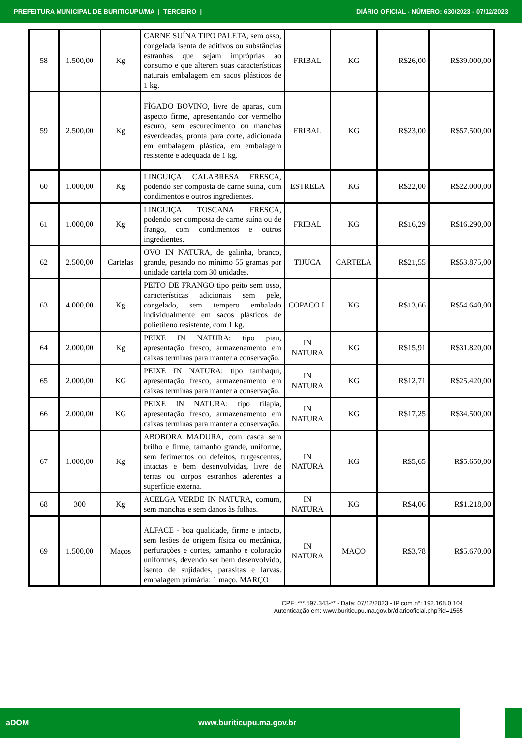PREFEITURA MUNICIPAL DE BURITICUPU/MA | TERCEIRO | DIÁRIO OFICIAL - NÚMERO: 630/2023 - 07/12/2023
| 58 | 1.500,00 | Kg | CARNE SUÍNA TIPO PALETA, sem osso, congelada isenta de aditivos ou substâncias estranhas que sejam impróprias ao consumo e que alterem suas características naturais embalagem em sacos plásticos de 1 kg. | FRIBAL | KG | R$26,00 | R$39.000,00 |
| 59 | 2.500,00 | Kg | FÍGADO BOVINO, livre de aparas, com aspecto firme, apresentando cor vermelho escuro, sem escurecimento ou manchas esverdeadas, pronta para corte, adicionada em embalagem plástica, em embalagem resistente e adequada de 1 kg. | FRIBAL | KG | R$23,00 | R$57.500,00 |
| 60 | 1.000,00 | Kg | LINGUIÇA CALABRESA FRESCA, podendo ser composta de carne suína, com condimentos e outros ingredientes. | ESTRELA | KG | R$22,00 | R$22.000,00 |
| 61 | 1.000,00 | Kg | LINGUIÇA TOSCANA FRESCA, podendo ser composta de carne suína ou de frango, com condimentos e outros ingredientes. | FRIBAL | KG | R$16,29 | R$16.290,00 |
| 62 | 2.500,00 | Cartelas | OVO IN NATURA, de galinha, branco, grande, pesando no mínimo 55 gramas por unidade cartela com 30 unidades. | TIJUCA | CARTELA | R$21,55 | R$53.875,00 |
| 63 | 4.000,00 | Kg | PEITO DE FRANGO tipo peito sem osso, características adicionais sem pele, congelado, sem tempero embalado individualmente em sacos plásticos de polietileno resistente, com 1 kg. | COPACO L | KG | R$13,66 | R$54.640,00 |
| 64 | 2.000,00 | Kg | PEIXE IN NATURA: tipo piau, apresentação fresco, armazenamento em caixas terminas para manter a conservação. | IN NATURA | KG | R$15,91 | R$31.820,00 |
| 65 | 2.000,00 | KG | PEIXE IN NATURA: tipo tambaqui, apresentação fresco, armazenamento em caixas terminas para manter a conservação. | IN NATURA | KG | R$12,71 | R$25.420,00 |
| 66 | 2.000,00 | KG | PEIXE IN NATURA: tipo tilapia, apresentação fresco, armazenamento em caixas terminas para manter a conservação. | IN NATURA | KG | R$17,25 | R$34.500,00 |
| 67 | 1.000,00 | Kg | ABOBORA MADURA, com casca sem brilho e firme, tamanho grande, uniforme, sem ferimentos ou defeitos, turgescentes, intactas e bem desenvolvidas, livre de terras ou corpos estranhos aderentes a superfície externa. | IN NATURA | KG | R$5,65 | R$5.650,00 |
| 68 | 300 | Kg | ACELGA VERDE IN NATURA, comum, sem manchas e sem danos às folhas. | IN NATURA | KG | R$4,06 | R$1.218,00 |
| 69 | 1.500,00 | Maços | ALFACE - boa qualidade, firme e intacto, sem lesões de origem física ou mecânica, perfurações e cortes, tamanho e coloração uniformes, devendo ser bem desenvolvido, isento de sujidades, parasitas e larvas. embalagem primária: 1 maço. MARÇO | IN NATURA | MAÇO | R$3,78 | R$5.670,00 |
CPF: ***.597.343-** - Data: 07/12/2023 - IP com n°: 192.168.0.104
Autenticação em: www.buriticupu.ma.gov.br/diariooficial.php?id=1565
aDOM www.buriticupu.ma.gov.br